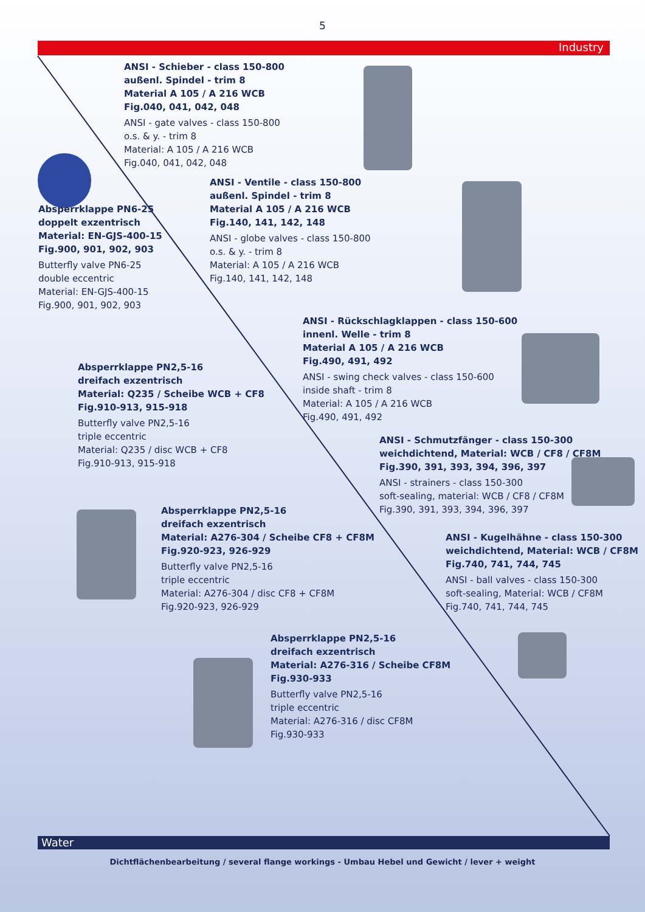5
Industry
ANSI - Schieber - class 150-800
außenl. Spindel - trim 8
Material A 105 / A 216 WCB
Fig.040, 041, 042, 048
ANSI - gate valves - class 150-800
o.s. & y. - trim 8
Material: A 105 / A 216 WCB
Fig.040, 041, 042, 048
Absperrklappe PN6-25
doppelt exzentrisch
Material: EN-GJS-400-15
Fig.900, 901, 902, 903
Butterfly valve PN6-25
double eccentric
Material: EN-GJS-400-15
Fig.900, 901, 902, 903
ANSI - Ventile - class 150-800
außenl. Spindel - trim 8
Material A 105 / A 216 WCB
Fig.140, 141, 142, 148
ANSI - globe valves - class 150-800
o.s. & y. - trim 8
Material: A 105 / A 216 WCB
Fig.140, 141, 142, 148
Absperrklappe PN2,5-16
dreifach exzentrisch
Material: Q235 / Scheibe WCB + CF8
Fig.910-913, 915-918
Butterfly valve PN2,5-16
triple eccentric
Material: Q235 / disc WCB + CF8
Fig.910-913, 915-918
ANSI - Rückschlagklappen - class 150-600
innenl. Welle - trim 8
Material A 105 / A 216 WCB
Fig.490, 491, 492
ANSI - swing check valves - class 150-600
inside shaft - trim 8
Material: A 105 / A 216 WCB
Fig.490, 491, 492
ANSI - Schmutzfänger - class 150-300
weichdichtend, Material: WCB / CF8 / CF8M
Fig.390, 391, 393, 394, 396, 397
ANSI - strainers - class 150-300
soft-sealing, material: WCB / CF8 / CF8M
Fig.390, 391, 393, 394, 396, 397
Absperrklappe PN2,5-16
dreifach exzentrisch
Material: A276-304 / Scheibe CF8 + CF8M
Fig.920-923, 926-929
Butterfly valve PN2,5-16
triple eccentric
Material: A276-304 / disc CF8 + CF8M
Fig.920-923, 926-929
ANSI - Kugelhähne - class 150-300
weichdichtend, Material: WCB / CF8M
Fig.740, 741, 744, 745
ANSI - ball valves - class 150-300
soft-sealing, Material: WCB / CF8M
Fig.740, 741, 744, 745
Absperrklappe PN2,5-16
dreifach exzentrisch
Material: A276-316 / Scheibe CF8M
Fig.930-933
Butterfly valve PN2,5-16
triple eccentric
Material: A276-316 / disc CF8M
Fig.930-933
Water
Dichtflächenbearbeitung / several flange workings - Umbau Hebel und Gewicht / lever + weight